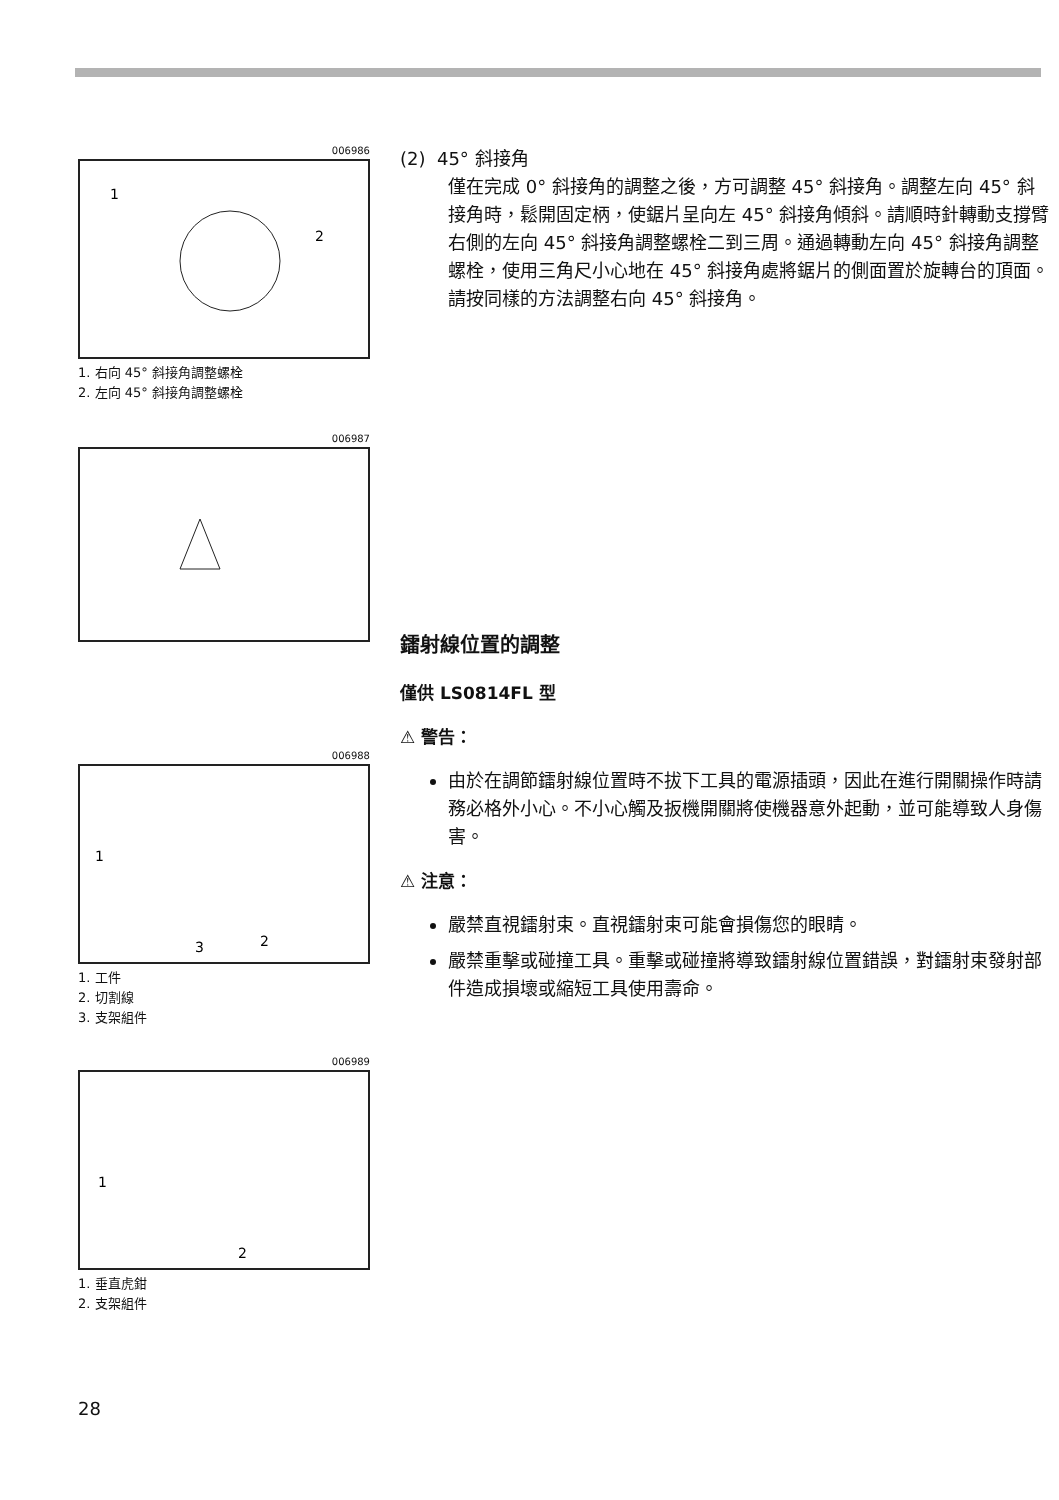006986
1
2
1. 右向 45° 斜接角調整螺栓
2. 左向 45° 斜接角調整螺栓
006987
006988
1
3
2
1. 工件
2. 切割線
3. 支架組件
006989
1
2
1. 垂直虎鉗
2. 支架組件
(2) 45° 斜接角
僅在完成 0° 斜接角的調整之後，方可調整 45° 斜接角。調整左向 45° 斜接角時，鬆開固定柄，使鋸片呈向左 45° 斜接角傾斜。請順時針轉動支撐臂右側的左向 45° 斜接角調整螺栓二到三周。通過轉動左向 45° 斜接角調整螺栓，使用三角尺小心地在 45° 斜接角處將鋸片的側面置於旋轉台的頂面。
請按同樣的方法調整右向 45° 斜接角。
鐳射線位置的調整
僅供 LS0814FL 型
⚠ 警告：
由於在調節鐳射線位置時不拔下工具的電源插頭，因此在進行開關操作時請務必格外小心。不小心觸及扳機開關將使機器意外起動，並可能導致人身傷害。
⚠ 注意：
嚴禁直視鐳射束。直視鐳射束可能會損傷您的眼睛。
嚴禁重擊或碰撞工具。重擊或碰撞將導致鐳射線位置錯誤，對鐳射束發射部件造成損壞或縮短工具使用壽命。
28